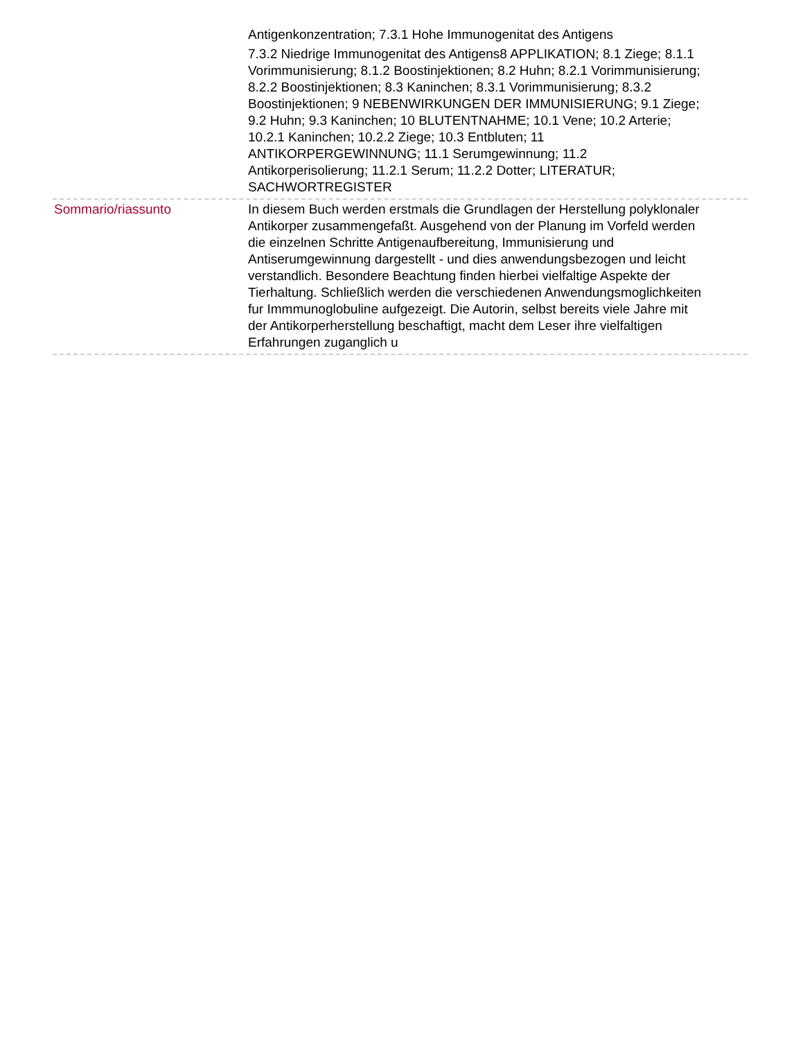Antigenkonzentration; 7.3.1 Hohe Immunogenitat des Antigens
7.3.2 Niedrige Immunogenitat des Antigens8 APPLIKATION; 8.1 Ziege; 8.1.1 Vorimmunisierung; 8.1.2 Boostinjektionen; 8.2 Huhn; 8.2.1 Vorimmunisierung; 8.2.2 Boostinjektionen; 8.3 Kaninchen; 8.3.1 Vorimmunisierung; 8.3.2 Boostinjektionen; 9 NEBENWIRKUNGEN DER IMMUNISIERUNG; 9.1 Ziege; 9.2 Huhn; 9.3 Kaninchen; 10 BLUTENTNAHME; 10.1 Vene; 10.2 Arterie; 10.2.1 Kaninchen; 10.2.2 Ziege; 10.3 Entbluten; 11 ANTIKORPERGEWINNUNG; 11.1 Serumgewinnung; 11.2 Antikorperisolierung; 11.2.1 Serum; 11.2.2 Dotter; LITERATUR; SACHWORTREGISTER
Sommario/riassunto In diesem Buch werden erstmals die Grundlagen der Herstellung polyklonaler Antikorper zusammengefaßt. Ausgehend von der Planung im Vorfeld werden die einzelnen Schritte Antigenaufbereitung, Immunisierung und Antiserumgewinnung dargestellt - und dies anwendungsbezogen und leicht verstandlich. Besondere Beachtung finden hierbei vielfaltige Aspekte der Tierhaltung. Schließlich werden die verschiedenen Anwendungsmoglichkeiten fur Immmunoglobuline aufgezeigt. Die Autorin, selbst bereits viele Jahre mit der Antikorperherstellung beschaftigt, macht dem Leser ihre vielfaltigen Erfahrungen zuganglich u